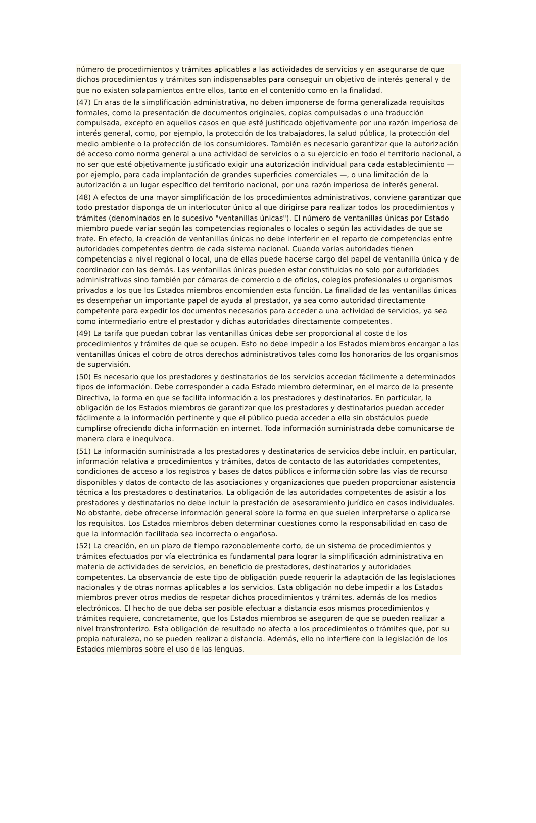número de procedimientos y trámites aplicables a las actividades de servicios y en asegurarse de que dichos procedimientos y trámites son indispensables para conseguir un objetivo de interés general y de que no existen solapamientos entre ellos, tanto en el contenido como en la finalidad.
(47) En aras de la simplificación administrativa, no deben imponerse de forma generalizada requisitos formales, como la presentación de documentos originales, copias compulsadas o una traducción compulsada, excepto en aquellos casos en que esté justificado objetivamente por una razón imperiosa de interés general, como, por ejemplo, la protección de los trabajadores, la salud pública, la protección del medio ambiente o la protección de los consumidores. También es necesario garantizar que la autorización dé acceso como norma general a una actividad de servicios o a su ejercicio en todo el territorio nacional, a no ser que esté objetivamente justificado exigir una autorización individual para cada establecimiento — por ejemplo, para cada implantación de grandes superficies comerciales —, o una limitación de la autorización a un lugar específico del territorio nacional, por una razón imperiosa de interés general.
(48) A efectos de una mayor simplificación de los procedimientos administrativos, conviene garantizar que todo prestador disponga de un interlocutor único al que dirigirse para realizar todos los procedimientos y trámites (denominados en lo sucesivo "ventanillas únicas"). El número de ventanillas únicas por Estado miembro puede variar según las competencias regionales o locales o según las actividades de que se trate. En efecto, la creación de ventanillas únicas no debe interferir en el reparto de competencias entre autoridades competentes dentro de cada sistema nacional. Cuando varias autoridades tienen competencias a nivel regional o local, una de ellas puede hacerse cargo del papel de ventanilla única y de coordinador con las demás. Las ventanillas únicas pueden estar constituidas no solo por autoridades administrativas sino también por cámaras de comercio o de oficios, colegios profesionales u organismos privados a los que los Estados miembros encomienden esta función. La finalidad de las ventanillas únicas es desempeñar un importante papel de ayuda al prestador, ya sea como autoridad directamente competente para expedir los documentos necesarios para acceder a una actividad de servicios, ya sea como intermediario entre el prestador y dichas autoridades directamente competentes.
(49) La tarifa que puedan cobrar las ventanillas únicas debe ser proporcional al coste de los procedimientos y trámites de que se ocupen. Esto no debe impedir a los Estados miembros encargar a las ventanillas únicas el cobro de otros derechos administrativos tales como los honorarios de los organismos de supervisión.
(50) Es necesario que los prestadores y destinatarios de los servicios accedan fácilmente a determinados tipos de información. Debe corresponder a cada Estado miembro determinar, en el marco de la presente Directiva, la forma en que se facilita información a los prestadores y destinatarios. En particular, la obligación de los Estados miembros de garantizar que los prestadores y destinatarios puedan acceder fácilmente a la información pertinente y que el público pueda acceder a ella sin obstáculos puede cumplirse ofreciendo dicha información en internet. Toda información suministrada debe comunicarse de manera clara e inequívoca.
(51) La información suministrada a los prestadores y destinatarios de servicios debe incluir, en particular, información relativa a procedimientos y trámites, datos de contacto de las autoridades competentes, condiciones de acceso a los registros y bases de datos públicos e información sobre las vías de recurso disponibles y datos de contacto de las asociaciones y organizaciones que pueden proporcionar asistencia técnica a los prestadores o destinatarios. La obligación de las autoridades competentes de asistir a los prestadores y destinatarios no debe incluir la prestación de asesoramiento jurídico en casos individuales. No obstante, debe ofrecerse información general sobre la forma en que suelen interpretarse o aplicarse los requisitos. Los Estados miembros deben determinar cuestiones como la responsabilidad en caso de que la información facilitada sea incorrecta o engañosa.
(52) La creación, en un plazo de tiempo razonablemente corto, de un sistema de procedimientos y trámites efectuados por vía electrónica es fundamental para lograr la simplificación administrativa en materia de actividades de servicios, en beneficio de prestadores, destinatarios y autoridades competentes. La observancia de este tipo de obligación puede requerir la adaptación de las legislaciones nacionales y de otras normas aplicables a los servicios. Esta obligación no debe impedir a los Estados miembros prever otros medios de respetar dichos procedimientos y trámites, además de los medios electrónicos. El hecho de que deba ser posible efectuar a distancia esos mismos procedimientos y trámites requiere, concretamente, que los Estados miembros se aseguren de que se pueden realizar a nivel transfronterizo. Esta obligación de resultado no afecta a los procedimientos o trámites que, por su propia naturaleza, no se pueden realizar a distancia. Además, ello no interfiere con la legislación de los Estados miembros sobre el uso de las lenguas.